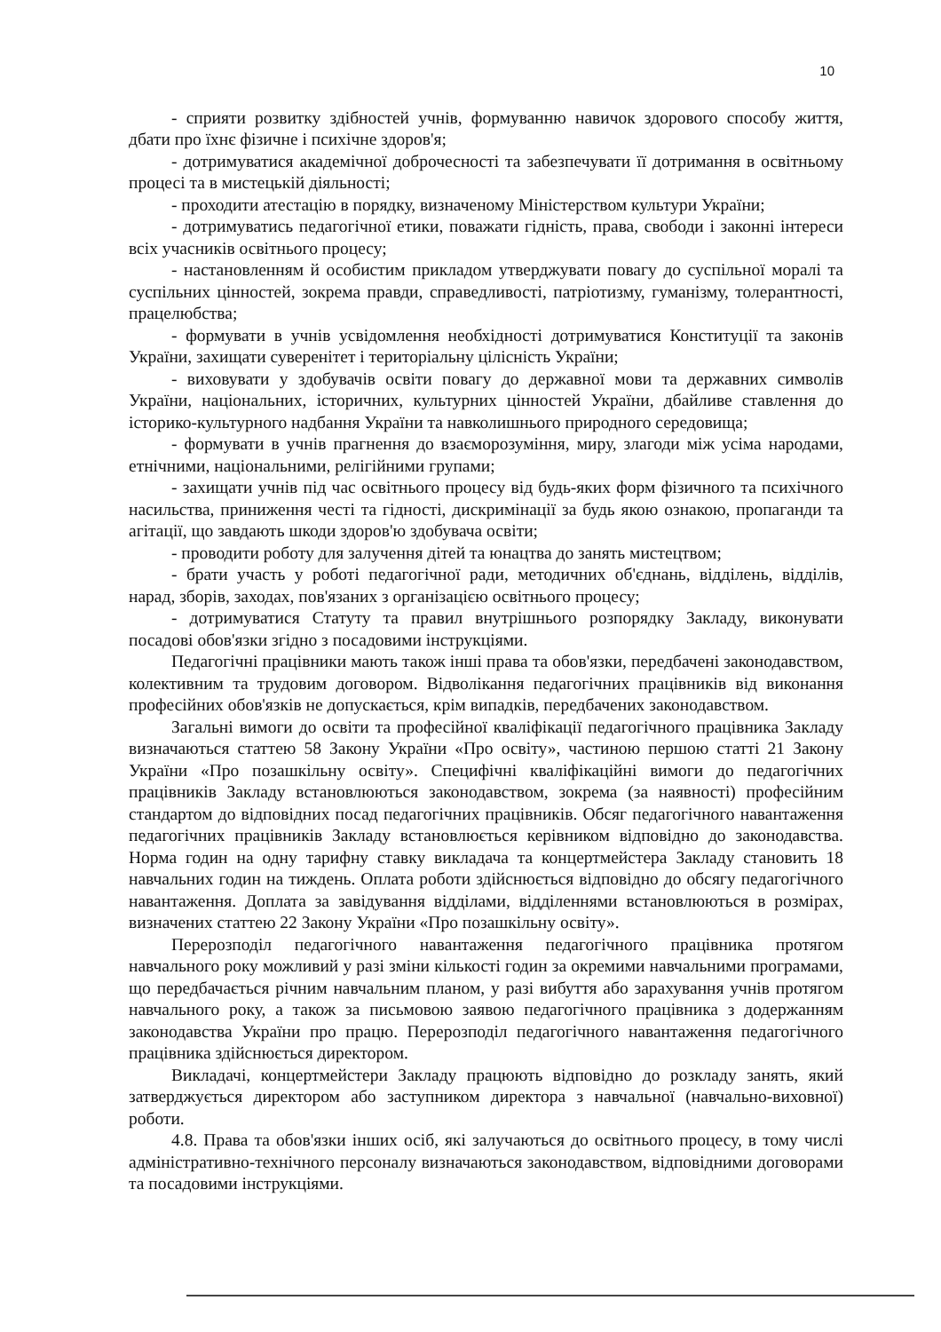10
- сприяти розвитку здібностей учнів, формуванню навичок здорового способу життя, дбати про їхнє фізичне і психічне здоров'я;
- дотримуватися академічної доброчесності та забезпечувати її дотримання в освітньому процесі та в мистецькій діяльності;
- проходити атестацію в порядку, визначеному Міністерством культури України;
- дотримуватись педагогічної етики, поважати гідність, права, свободи і законні інтереси всіх учасників освітнього процесу;
- настановленням й особистим прикладом утверджувати повагу до суспільної моралі та суспільних цінностей, зокрема правди, справедливості, патріотизму, гуманізму, толерантності, працелюбства;
- формувати в учнів усвідомлення необхідності дотримуватися Конституції та законів України, захищати суверенітет і територіальну цілісність України;
- виховувати у здобувачів освіти повагу до державної мови та державних символів України, національних, історичних, культурних цінностей України, дбайливе ставлення до історико-культурного надбання України та навколишнього природного середовища;
- формувати в учнів прагнення до взаєморозуміння, миру, злагоди між усіма народами, етнічними, національними, релігійними групами;
- захищати учнів під час освітнього процесу від будь-яких форм фізичного та психічного насильства, приниження честі та гідності, дискримінації за будь якою ознакою, пропаганди та агітації, що завдають шкоди здоров'ю здобувача освіти;
- проводити роботу для залучення дітей та юнацтва до занять мистецтвом;
- брати участь у роботі педагогічної ради, методичних об'єднань, відділень, відділів, нарад, зборів, заходах, пов'язаних з організацією освітнього процесу;
- дотримуватися Статуту та правил внутрішнього розпорядку Закладу, виконувати посадові обов'язки згідно з посадовими інструкціями.
Педагогічні працівники мають також інші права та обов'язки, передбачені законодавством, колективним та трудовим договором. Відволікання педагогічних працівників від виконання професійних обов'язків не допускається, крім випадків, передбачених законодавством.
Загальні вимоги до освіти та професійної кваліфікації педагогічного працівника Закладу визначаються статтею 58 Закону України «Про освіту», частиною першою статті 21 Закону України «Про позашкільну освіту». Специфічні кваліфікаційні вимоги до педагогічних працівників Закладу встановлюються законодавством, зокрема (за наявності) професійним стандартом до відповідних посад педагогічних працівників. Обсяг педагогічного навантаження педагогічних працівників Закладу встановлюється керівником відповідно до законодавства. Норма годин на одну тарифну ставку викладача та концертмейстера Закладу становить 18 навчальних годин на тиждень. Оплата роботи здійснюється відповідно до обсягу педагогічного навантаження. Доплата за завідування відділами, відділеннями встановлюються в розмірах, визначених статтею 22 Закону України «Про позашкільну освіту».
Перерозподіл педагогічного навантаження педагогічного працівника протягом навчального року можливий у разі зміни кількості годин за окремими навчальними програмами, що передбачається річним навчальним планом, у разі вибуття або зарахування учнів протягом навчального року, а також за письмовою заявою педагогічного працівника з додержанням законодавства України про працю. Перерозподіл педагогічного навантаження педагогічного працівника здійснюється директором.
Викладачі, концертмейстери Закладу працюють відповідно до розкладу занять, який затверджується директором або заступником директора з навчальної (навчально-виховної) роботи.
4.8. Права та обов'язки інших осіб, які залучаються до освітнього процесу, в тому числі адміністративно-технічного персоналу визначаються законодавством, відповідними договорами та посадовими інструкціями.